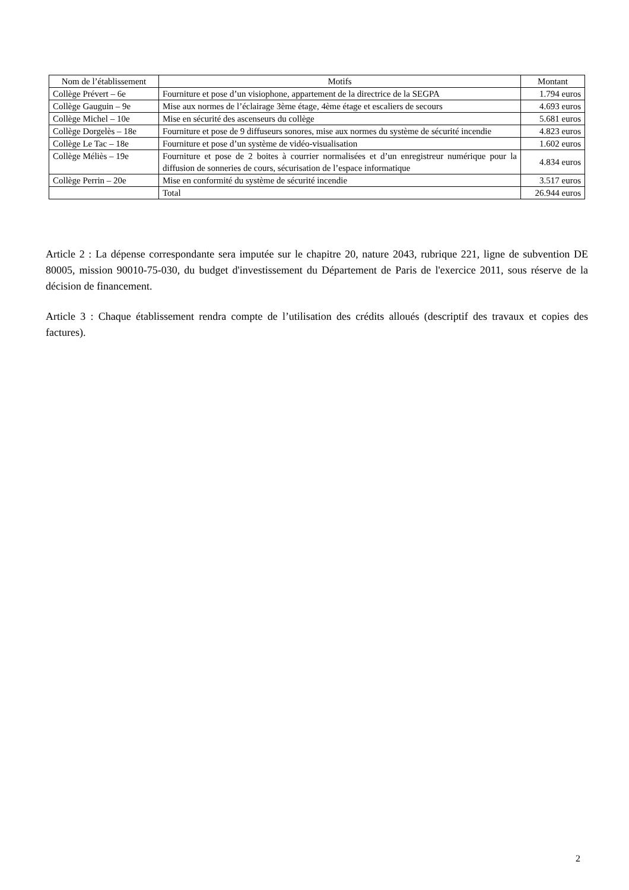| Nom de l’établissement | Motifs | Montant |
| --- | --- | --- |
| Collège Prévert – 6e | Fourniture et pose d’un visiophone, appartement de la directrice de la SEGPA | 1.794 euros |
| Collège Gauguin – 9e | Mise aux normes de l’éclairage 3ème étage, 4ème étage et escaliers de secours | 4.693 euros |
| Collège Michel – 10e | Mise en sécurité des ascenseurs du collège | 5.681 euros |
| Collège Dorgelès – 18e | Fourniture et pose de 9 diffuseurs sonores, mise aux normes du système de sécurité incendie | 4.823 euros |
| Collège Le Tac – 18e | Fourniture et pose d’un système de vidéo-visualisation | 1.602 euros |
| Collège Méliès – 19e | Fourniture et pose de 2 boites à courrier normalisées et d’un enregistreur numérique pour la diffusion de sonneries de cours, sécurisation de l’espace informatique | 4.834 euros |
| Collège Perrin – 20e | Mise en conformité du système de sécurité incendie | 3.517 euros |
| | Total | 26.944 euros |
Article 2 : La dépense correspondante sera imputée sur le chapitre 20, nature 2043, rubrique 221, ligne de subvention DE 80005, mission 90010-75-030, du budget d'investissement du Département de Paris de l'exercice 2011, sous réserve de la décision de financement.
Article 3 : Chaque établissement rendra compte de l’utilisation des crédits alloués (descriptif des travaux et copies des factures).
2